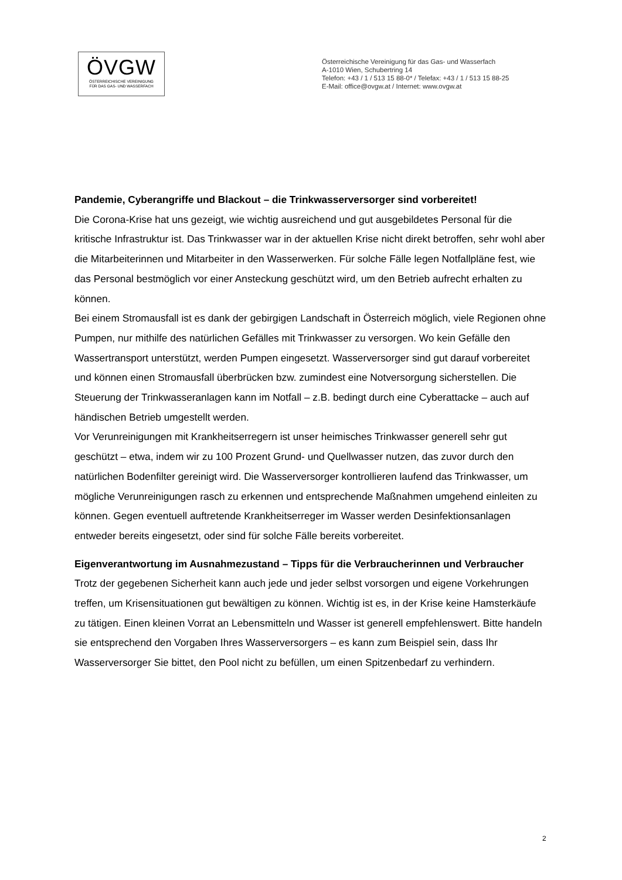ÖVGW
ÖSTERREICHISCHE VEREINIGUNG
FÜR DAS GAS- UND WASSERFACH
Österreichische Vereinigung für das Gas- und Wasserfach
A-1010 Wien, Schubertring 14
Telefon: +43 / 1 / 513 15 88-0* / Telefax: +43 / 1 / 513 15 88-25
E-Mail: office@ovgw.at / Internet: www.ovgw.at
Pandemie, Cyberangriffe und Blackout – die Trinkwasserversorger sind vorbereitet!
Die Corona-Krise hat uns gezeigt, wie wichtig ausreichend und gut ausgebildetes Personal für die kritische Infrastruktur ist. Das Trinkwasser war in der aktuellen Krise nicht direkt betroffen, sehr wohl aber die Mitarbeiterinnen und Mitarbeiter in den Wasserwerken. Für solche Fälle legen Notfallpläne fest, wie das Personal bestmöglich vor einer Ansteckung geschützt wird, um den Betrieb aufrecht erhalten zu können.
Bei einem Stromausfall ist es dank der gebirgigen Landschaft in Österreich möglich, viele Regionen ohne Pumpen, nur mithilfe des natürlichen Gefälles mit Trinkwasser zu versorgen. Wo kein Gefälle den Wassertransport unterstützt, werden Pumpen eingesetzt. Wasserversorger sind gut darauf vorbereitet und können einen Stromausfall überbrücken bzw. zumindest eine Notversorgung sicherstellen. Die Steuerung der Trinkwasseranlagen kann im Notfall – z.B. bedingt durch eine Cyberattacke – auch auf händischen Betrieb umgestellt werden.
Vor Verunreinigungen mit Krankheitserregern ist unser heimisches Trinkwasser generell sehr gut geschützt – etwa, indem wir zu 100 Prozent Grund- und Quellwasser nutzen, das zuvor durch den natürlichen Bodenfilter gereinigt wird. Die Wasserversorger kontrollieren laufend das Trinkwasser, um mögliche Verunreinigungen rasch zu erkennen und entsprechende Maßnahmen umgehend einleiten zu können. Gegen eventuell auftretende Krankheitserreger im Wasser werden Desinfektionsanlagen entweder bereits eingesetzt, oder sind für solche Fälle bereits vorbereitet.
Eigenverantwortung im Ausnahmezustand – Tipps für die Verbraucherinnen und Verbraucher
Trotz der gegebenen Sicherheit kann auch jede und jeder selbst vorsorgen und eigene Vorkehrungen treffen, um Krisensituationen gut bewältigen zu können. Wichtig ist es, in der Krise keine Hamsterkäufe zu tätigen. Einen kleinen Vorrat an Lebensmitteln und Wasser ist generell empfehlenswert. Bitte handeln sie entsprechend den Vorgaben Ihres Wasserversorgers – es kann zum Beispiel sein, dass Ihr Wasserversorger Sie bittet, den Pool nicht zu befüllen, um einen Spitzenbedarf zu verhindern.
2